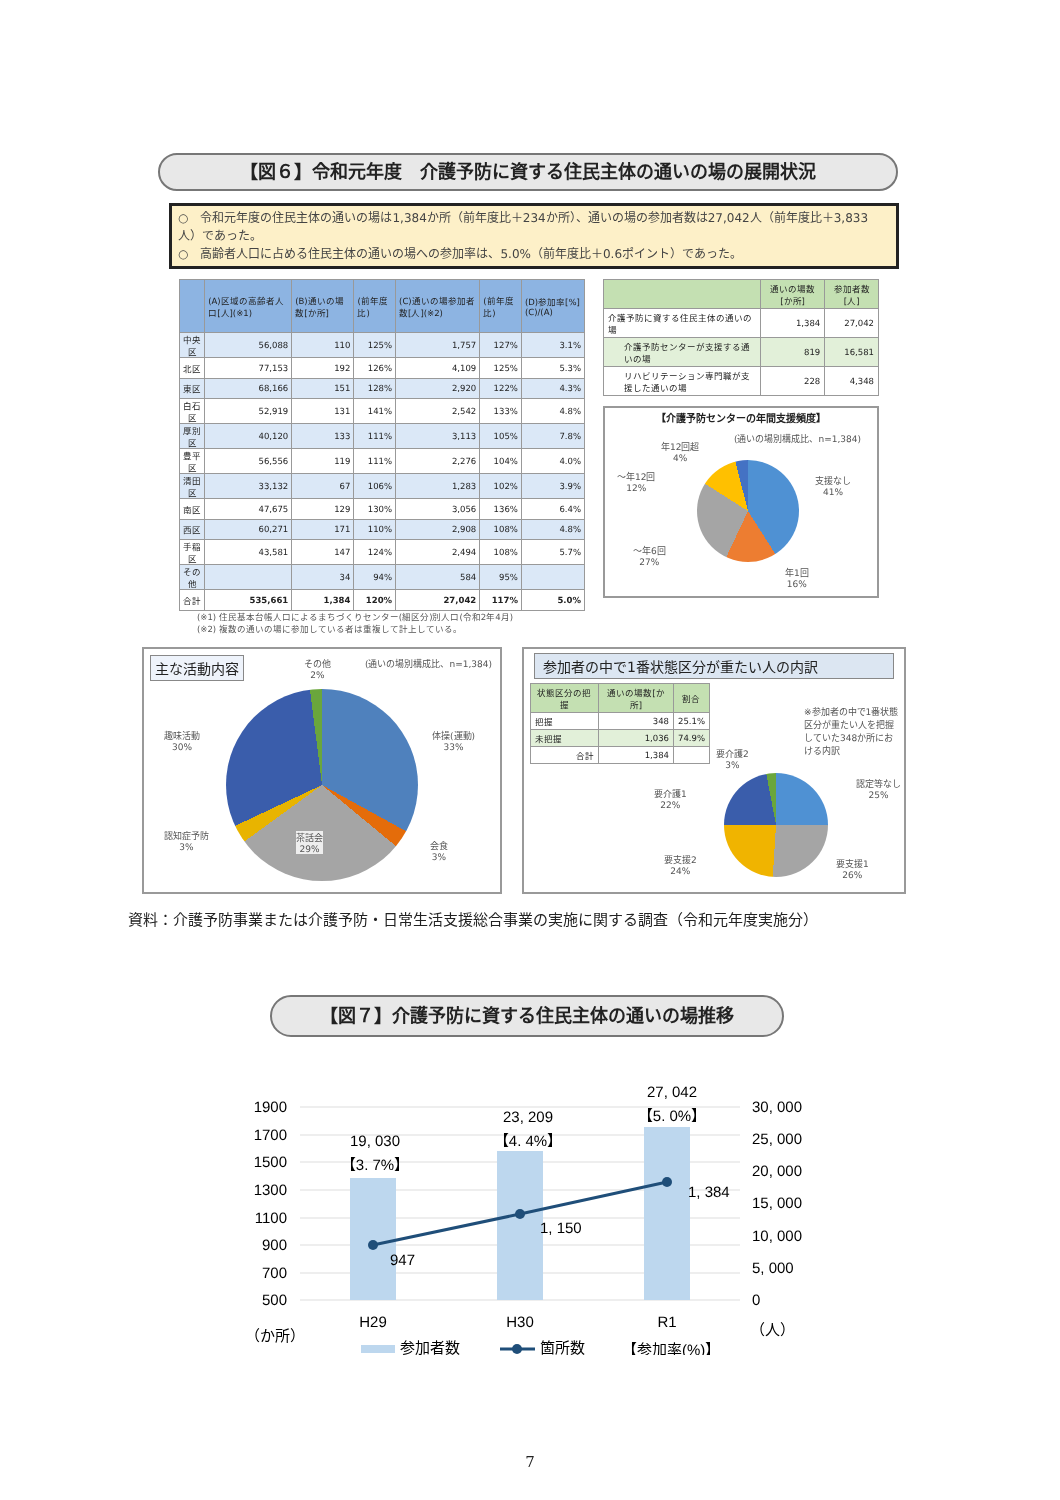【図６】令和元年度　介護予防に資する住民主体の通いの場の展開状況
○　令和元年度の住民主体の通いの場は1,384か所（前年度比＋234か所）、通いの場の参加者数は27,042人（前年度比＋3,833人）であった。
○　高齢者人口に占める住民主体の通いの場への参加率は、5.0%（前年度比＋0.6ポイント）であった。
| | (A)区域の高齢者人口[人](※1) | (B)通いの場数[か所] | (前年度比) | (C)通いの場参加者数[人](※2) | (前年度比) | (D)参加率[%](C)/(A) |
| --- | --- | --- | --- | --- | --- | --- |
| 中央区 | 56,088 | 110 | 125% | 1,757 | 127% | 3.1% |
| 北区 | 77,153 | 192 | 126% | 4,109 | 125% | 5.3% |
| 東区 | 68,166 | 151 | 128% | 2,920 | 122% | 4.3% |
| 白石区 | 52,919 | 131 | 141% | 2,542 | 133% | 4.8% |
| 厚別区 | 40,120 | 133 | 111% | 3,113 | 105% | 7.8% |
| 豊平区 | 56,556 | 119 | 111% | 2,276 | 104% | 4.0% |
| 清田区 | 33,132 | 67 | 106% | 1,283 | 102% | 3.9% |
| 南区 | 47,675 | 129 | 130% | 3,056 | 136% | 6.4% |
| 西区 | 60,271 | 171 | 110% | 2,908 | 108% | 4.8% |
| 手稲区 | 43,581 | 147 | 124% | 2,494 | 108% | 5.7% |
| その他 | | 34 | 94% | 584 | 95% | |
| 合計 | 535,661 | 1,384 | 120% | 27,042 | 117% | 5.0% |
| | 通いの場数[か所] | 参加者数[人] |
| --- | --- | --- |
| 介護予防に資する住民主体の通いの場 | 1,384 | 27,042 |
| 介護予防センターが支援する通いの場 | 819 | 16,581 |
| リハビリテーション専門職が支援した通いの場 | 228 | 4,348 |
【介護予防センターの年間支援頻度】
(通いの場別構成比、n=1,384)
年12回超
4%
～年12回
12%
支援なし
41%
～年6回
27%
年1回
16%
(※1) 住民基本台帳人口によるまちづくりセンター(細区分)別人口(令和2年4月)
(※2) 複数の通いの場に参加している者は重複して計上している。
主な活動内容
その他
2%
(通いの場別構成比、n=1,384)
趣味活動
30%
体操(運動)
33%
認知症予防
3%
茶話会
29%
会食
3%
参加者の中で1番状態区分が重たい人の内訳
| 状態区分の把握 | 通いの場数[か所] | 割合 |
| --- | --- | --- |
| 把握 | 348 | 25.1% |
| 未把握 | 1,036 | 74.9% |
| 合計 | 1,384 | |
※参加者の中で1番状態区分が重たい人を把握していた348か所における内訳
要介護2
3%
要介護1
22%
認定等なし
25%
要支援2
24%
要支援1
26%
資料：介護予防事業または介護予防・日常生活支援総合事業の実施に関する調査（令和元年度実施分）
【図７】介護予防に資する住民主体の通いの場推移
1900
1700
1500
1300
1100
900
700
500
30, 000
25, 000
20, 000
15, 000
10, 000
5, 000
0
19, 030
【3. 7%】
23, 209
【4. 4%】
27, 042
【5. 0%】
947
1, 150
1, 384
H29
H30
R1
（か所）
（人）
参加者数
箇所数
【参加率(%)】
7